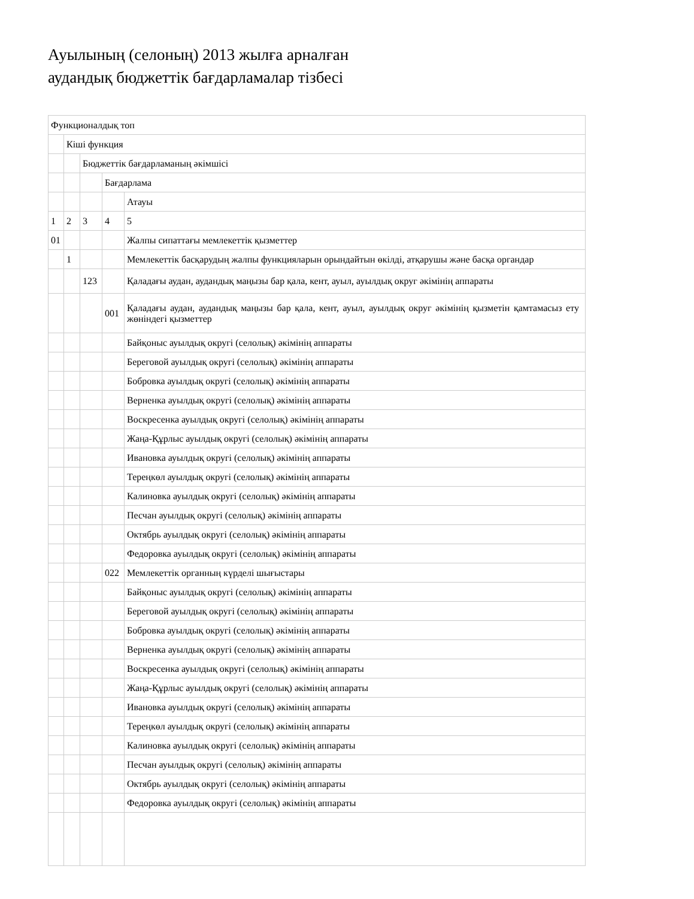Ауылының (селоның) 2013 жылға арналған
аудандық бюджеттік бағдарламалар тізбесі
| Функционалдық топ | | | | |
| | Кіші функция | | | |
| | | Бюджеттік бағдарламаның әкімшісі | | |
| | | | Бағдарлама | |
| | | | | Атауы |
| 1 | 2 | 3 | 4 | 5 |
| 01 | | | | Жалпы сипаттағы мемлекеттік қызметтер |
| | 1 | | | Мемлекеттік басқарудың жалпы функцияларын орындайтын өкілді, атқарушы және басқа органдар |
| | | 123 | | Қаладағы аудан, аудандық маңызы бар қала, кент, ауыл, ауылдық округ әкімінің аппараты |
| | | | 001 | Қаладағы аудан, аудандық маңызы бар қала, кент, ауыл, ауылдық округ әкімінің қызметін қамтамасыз ету жөніндегі қызметтер |
| | | | | Байқоныс ауылдық округі (селолық) әкімінің аппараты |
| | | | | Береговой ауылдық округі (селолық) әкімінің аппараты |
| | | | | Бобровка ауылдық округі (селолық) әкімінің аппараты |
| | | | | Верненка ауылдық округі (селолық) әкімінің аппараты |
| | | | | Воскресенка ауылдық округі (селолық) әкімінің аппараты |
| | | | | Жаңа-Құрлыс ауылдық округі (селолық) әкімінің аппараты |
| | | | | Ивановка ауылдық округі (селолық) әкімінің аппараты |
| | | | | Тереңкөл ауылдық округі (селолық) әкімінің аппараты |
| | | | | Калиновка ауылдық округі (селолық) әкімінің аппараты |
| | | | | Песчан ауылдық округі (селолық) әкімінің аппараты |
| | | | | Октябрь ауылдық округі (селолық) әкімінің аппараты |
| | | | | Федоровка ауылдық округі (селолық) әкімінің аппараты |
| | | | 022 | Мемлекеттік органның күрделі шығыстары |
| | | | | Байқоныс ауылдық округі (селолық) әкімінің аппараты |
| | | | | Береговой ауылдық округі (селолық) әкімінің аппараты |
| | | | | Бобровка ауылдық округі (селолық) әкімінің аппараты |
| | | | | Верненка ауылдық округі (селолық) әкімінің аппараты |
| | | | | Воскресенка ауылдық округі (селолық) әкімінің аппараты |
| | | | | Жаңа-Құрлыс ауылдық округі (селолық) әкімінің аппараты |
| | | | | Ивановка ауылдық округі (селолық) әкімінің аппараты |
| | | | | Тереңкөл ауылдық округі (селолық) әкімінің аппараты |
| | | | | Калиновка ауылдық округі (селолық) әкімінің аппараты |
| | | | | Песчан ауылдық округі (селолық) әкімінің аппараты |
| | | | | Октябрь ауылдық округі (селолық) әкімінің аппараты |
| | | | | Федоровка ауылдық округі (селолық) әкімінің аппараты |